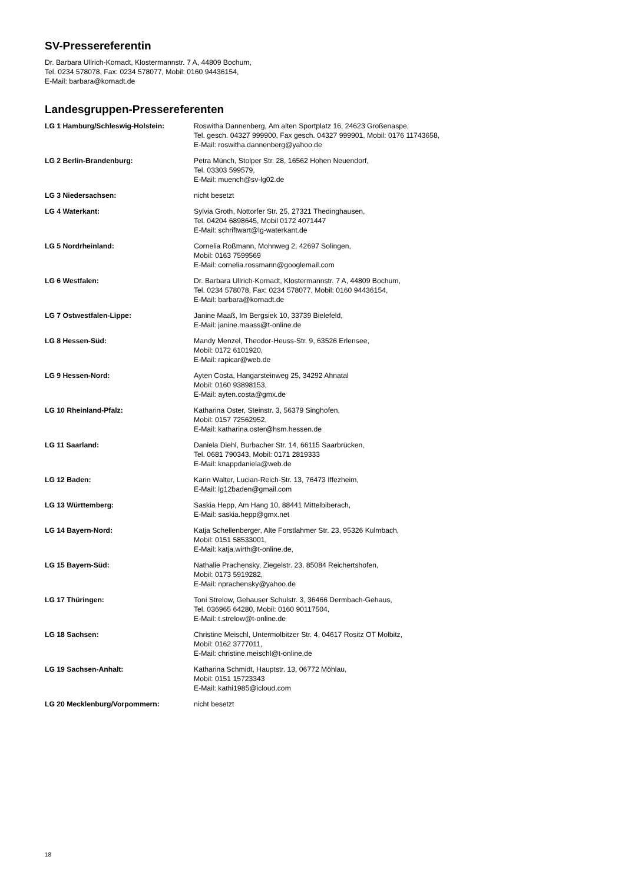SV-Pressereferentin
Dr. Barbara Ullrich-Kornadt, Klostermannstr. 7 A, 44809 Bochum,
Tel. 0234 578078, Fax: 0234 578077, Mobil: 0160 94436154,
E-Mail: barbara@kornadt.de
Landesgruppen-Pressereferenten
| LG 1 Hamburg/Schleswig-Holstein: | Roswitha Dannenberg, Am alten Sportplatz 16, 24623 Großenaspe, Tel. gesch. 04327 999900, Fax gesch. 04327 999901, Mobil: 0176 11743658, E-Mail: roswitha.dannenberg@yahoo.de |
| LG 2 Berlin-Brandenburg: | Petra Münch, Stolper Str. 28, 16562 Hohen Neuendorf, Tel. 03303 599579, E-Mail: muench@sv-lg02.de |
| LG 3 Niedersachsen: | nicht besetzt |
| LG 4 Waterkant: | Sylvia Groth, Nottorfer Str. 25, 27321 Thedinghausen, Tel. 04204 6898645, Mobil 0172 4071447 E-Mail: schriftwart@lg-waterkant.de |
| LG 5 Nordrheinland: | Cornelia Roßmann, Mohnweg 2, 42697 Solingen, Mobil: 0163 7599569 E-Mail: cornelia.rossmann@googlemail.com |
| LG 6 Westfalen: | Dr. Barbara Ullrich-Kornadt, Klostermannstr. 7 A, 44809 Bochum, Tel. 0234 578078, Fax: 0234 578077, Mobil: 0160 94436154, E-Mail: barbara@kornadt.de |
| LG 7 Ostwestfalen-Lippe: | Janine Maaß, Im Bergsiek 10, 33739 Bielefeld, E-Mail: janine.maass@t-online.de |
| LG 8 Hessen-Süd: | Mandy Menzel, Theodor-Heuss-Str. 9, 63526 Erlensee, Mobil: 0172 6101920, E-Mail: rapicar@web.de |
| LG 9 Hessen-Nord: | Ayten Costa, Hangarsteinweg 25, 34292 Ahnatal Mobil: 0160 93898153, E-Mail: ayten.costa@gmx.de |
| LG 10 Rheinland-Pfalz: | Katharina Oster, Steinstr. 3, 56379 Singhofen, Mobil: 0157 72562952, E-Mail: katharina.oster@hsm.hessen.de |
| LG 11 Saarland: | Daniela Diehl, Burbacher Str. 14, 66115 Saarbrücken, Tel. 0681 790343, Mobil: 0171 2819333 E-Mail: knappdaniela@web.de |
| LG 12 Baden: | Karin Walter, Lucian-Reich-Str. 13, 76473 Iffezheim, E-Mail: lg12baden@gmail.com |
| LG 13 Württemberg: | Saskia Hepp, Am Hang 10, 88441 Mittelbiberach, E-Mail: saskia.hepp@gmx.net |
| LG 14 Bayern-Nord: | Katja Schellenberger, Alte Forstlahmer Str. 23, 95326 Kulmbach, Mobil: 0151 58533001, E-Mail: katja.wirth@t-online.de, |
| LG 15 Bayern-Süd: | Nathalie Prachensky, Ziegelstr. 23, 85084 Reichertshofen, Mobil: 0173 5919282, E-Mail: nprachensky@yahoo.de |
| LG 17 Thüringen: | Toni Strelow, Gehauser Schulstr. 3, 36466 Dermbach-Gehaus, Tel. 036965 64280, Mobil: 0160 90117504, E-Mail: t.strelow@t-online.de |
| LG 18 Sachsen: | Christine Meischl, Untermolbitzer Str. 4, 04617 Rositz OT Molbitz, Mobil: 0162 3777011, E-Mail: christine.meischl@t-online.de |
| LG 19 Sachsen-Anhalt: | Katharina Schmidt, Hauptstr. 13, 06772 Möhlau, Mobil: 0151 15723343 E-Mail: kathi1985@icloud.com |
| LG 20 Mecklenburg/Vorpommern: | nicht besetzt |
18